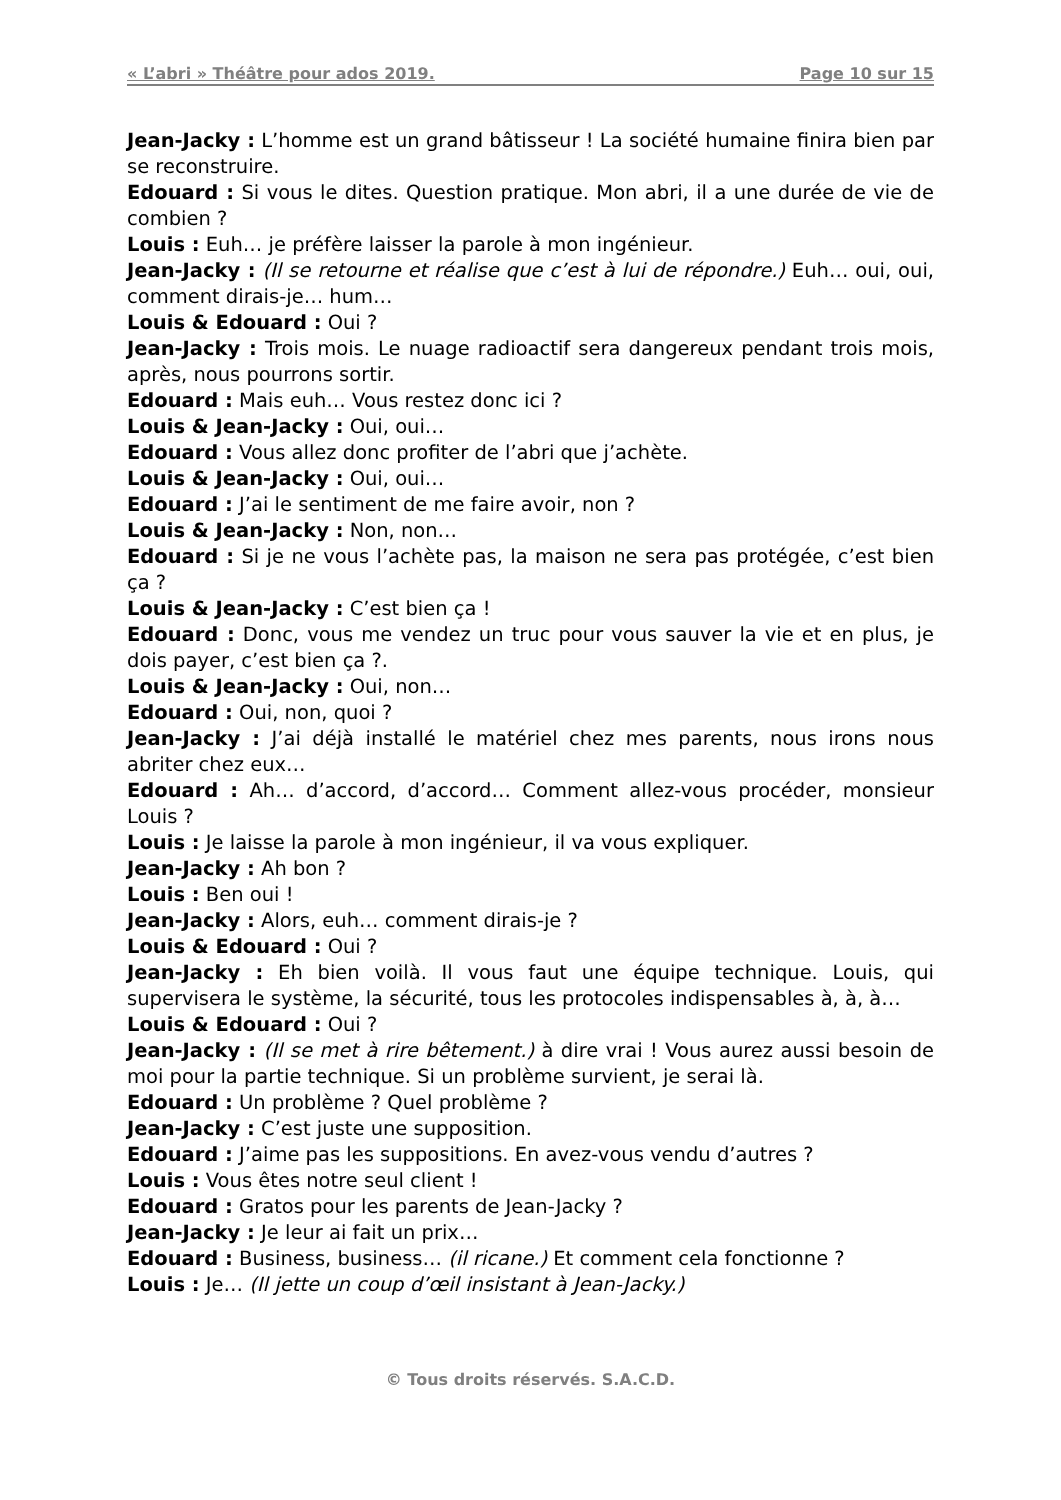« L’abri » Théâtre pour ados 2019. Page 10 sur 15
Jean-Jacky : L’homme est un grand bâtisseur ! La société humaine finira bien par se reconstruire.
Edouard : Si vous le dites. Question pratique. Mon abri, il a une durée de vie de combien ?
Louis : Euh… je préfère laisser la parole à mon ingénieur.
Jean-Jacky : (Il se retourne et réalise que c’est à lui de répondre.) Euh… oui, oui, comment dirais-je… hum…
Louis & Edouard : Oui ?
Jean-Jacky : Trois mois. Le nuage radioactif sera dangereux pendant trois mois, après, nous pourrons sortir.
Edouard : Mais euh… Vous restez donc ici ?
Louis & Jean-Jacky : Oui, oui…
Edouard : Vous allez donc profiter de l’abri que j’achète.
Louis & Jean-Jacky : Oui, oui…
Edouard : J’ai le sentiment de me faire avoir, non ?
Louis & Jean-Jacky : Non, non…
Edouard : Si je ne vous l’achète pas, la maison ne sera pas protégée, c’est bien ça ?
Louis & Jean-Jacky : C’est bien ça !
Edouard : Donc, vous me vendez un truc pour vous sauver la vie et en plus, je dois payer, c’est bien ça ?.
Louis & Jean-Jacky : Oui, non…
Edouard : Oui, non, quoi ?
Jean-Jacky : J’ai déjà installé le matériel chez mes parents, nous irons nous abriter chez eux…
Edouard : Ah… d’accord, d’accord… Comment allez-vous procéder, monsieur Louis ?
Louis : Je laisse la parole à mon ingénieur, il va vous expliquer.
Jean-Jacky : Ah bon ?
Louis : Ben oui !
Jean-Jacky : Alors, euh… comment dirais-je ?
Louis & Edouard : Oui ?
Jean-Jacky : Eh bien voilà. Il vous faut une équipe technique. Louis, qui supervisera le système, la sécurité, tous les protocoles indispensables à, à, à…
Louis & Edouard : Oui ?
Jean-Jacky : (Il se met à rire bêtement.) à dire vrai ! Vous aurez aussi besoin de moi pour la partie technique. Si un problème survient, je serai là.
Edouard : Un problème ? Quel problème ?
Jean-Jacky : C’est juste une supposition.
Edouard : J’aime pas les suppositions. En avez-vous vendu d’autres ?
Louis : Vous êtes notre seul client !
Edouard : Gratos pour les parents de Jean-Jacky ?
Jean-Jacky : Je leur ai fait un prix…
Edouard : Business, business… (il ricane.) Et comment cela fonctionne ?
Louis : Je… (Il jette un coup d’œil insistant à Jean-Jacky.)
© Tous droits réservés. S.A.C.D.